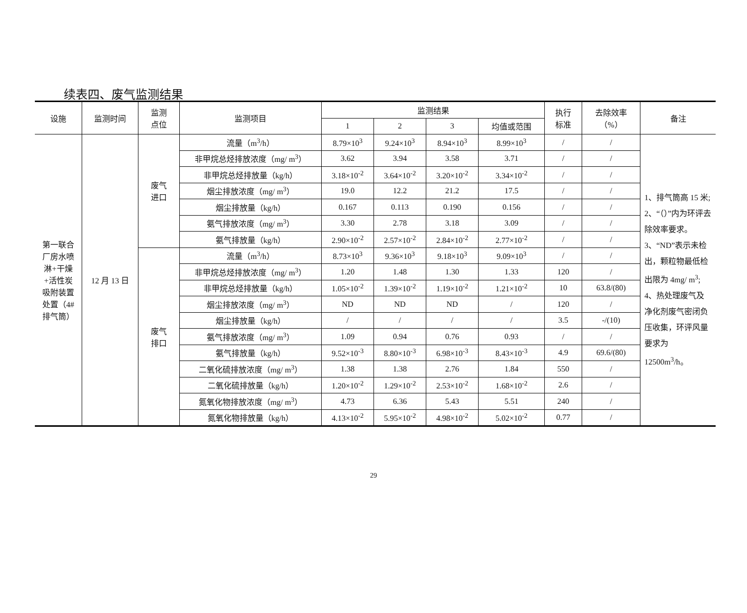续表四、废气监测结果
| 设施 | 监测时间 | 监测 点位 | 监测项目 | 监测结果 | | | | 执行 标准 | 去除效率 （%） | 备注 |
| --- | --- | --- | --- | --- | --- | --- | --- | --- | --- | --- |
| | | | | 1 | 2 | 3 | 均值或范围 | | | |
| 第一联合 厂房水喷 淋+干燥 +活性炭 吸附装置 处置（4# 排气筒） | 12 月 13 日 | 废气 进口 | 流量（m<sup>3</sup>/h） | 8.79×10<sup>3</sup> | 9.24×10<sup>3</sup> | 8.94×10<sup>3</sup> | 8.99×10<sup>3</sup> | / | / | 1、排气筒高 15 米; 2、“（）”内为环评去除效率要求。 3、“ND”表示未检出，颗粒物最低检出限为 4mg/ m<sup>3</sup>; 4、热处理废气及净化剂废气密闭负压收集，环评风量要求为 12500m<sup>3</sup>/h。 |
| | | | 非甲烷总烃排放浓度（mg/ m<sup>3</sup>） | 3.62 | 3.94 | 3.58 | 3.71 | / | / | |
| | | | 非甲烷总烃排放量（kg/h） | 3.18×10<sup>-2</sup> | 3.64×10<sup>-2</sup> | 3.20×10<sup>-2</sup> | 3.34×10<sup>-2</sup> | / | / | |
| | | | 烟尘排放浓度（mg/ m<sup>3</sup>） | 19.0 | 12.2 | 21.2 | 17.5 | / | / | |
| | | | 烟尘排放量（kg/h） | 0.167 | 0.113 | 0.190 | 0.156 | / | / | |
| | | | 氨气排放浓度（mg/ m<sup>3</sup>） | 3.30 | 2.78 | 3.18 | 3.09 | / | / | |
| | | | 氨气排放量（kg/h） | 2.90×10<sup>-2</sup> | 2.57×10<sup>-2</sup> | 2.84×10<sup>-2</sup> | 2.77×10<sup>-2</sup> | / | / | |
| | | 废气 排口 | 流量（m<sup>3</sup>/h） | 8.73×10<sup>3</sup> | 9.36×10<sup>3</sup> | 9.18×10<sup>3</sup> | 9.09×10<sup>3</sup> | / | / | |
| | | | 非甲烷总烃排放浓度（mg/ m<sup>3</sup>） | 1.20 | 1.48 | 1.30 | 1.33 | 120 | / | |
| | | | 非甲烷总烃排放量（kg/h） | 1.05×10<sup>-2</sup> | 1.39×10<sup>-2</sup> | 1.19×10<sup>-2</sup> | 1.21×10<sup>-2</sup> | 10 | 63.8/(80) | |
| | | | 烟尘排放浓度（mg/ m<sup>3</sup>） | ND | ND | ND | / | 120 | / | |
| | | | 烟尘排放量（kg/h） | / | / | / | / | 3.5 | -/(10) | |
| | | | 氨气排放浓度（mg/ m<sup>3</sup>） | 1.09 | 0.94 | 0.76 | 0.93 | / | / | |
| | | | 氨气排放量（kg/h） | 9.52×10<sup>-3</sup> | 8.80×10<sup>-3</sup> | 6.98×10<sup>-3</sup> | 8.43×10<sup>-3</sup> | 4.9 | 69.6/(80) | |
| | | | 二氧化硫排放浓度（mg/ m<sup>3</sup>） | 1.38 | 1.38 | 2.76 | 1.84 | 550 | / | |
| | | | 二氧化硫排放量（kg/h） | 1.20×10<sup>-2</sup> | 1.29×10<sup>-2</sup> | 2.53×10<sup>-2</sup> | 1.68×10<sup>-2</sup> | 2.6 | / | |
| | | | 氮氧化物排放浓度（mg/ m<sup>3</sup>） | 4.73 | 6.36 | 5.43 | 5.51 | 240 | / | |
| | | | 氮氧化物排放量（kg/h） | 4.13×10<sup>-2</sup> | 5.95×10<sup>-2</sup> | 4.98×10<sup>-2</sup> | 5.02×10<sup>-2</sup> | 0.77 | / | |
29